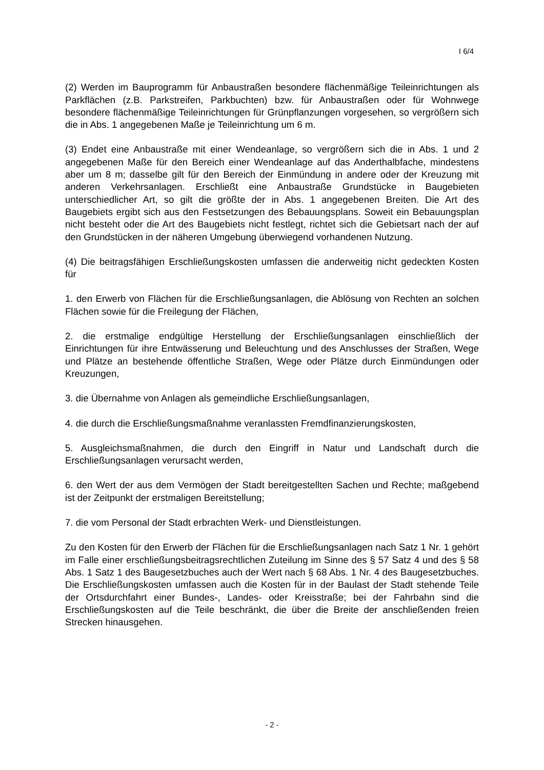I 6/4
(2) Werden im Bauprogramm für Anbaustraßen besondere flächenmäßige Teilein­richtungen als Parkflächen (z.B. Parkstreifen, Parkbuchten) bzw. für Anbaustraßen oder für Wohnwege besondere flächenmäßige Teileinrichtungen für Grünpflanzun­gen vorgesehen, so vergrößern sich die in Abs. 1 angegebenen Maße je Teileinrich­tung um 6 m.
(3) Endet eine Anbaustraße mit einer Wendeanlage, so vergrößern sich die in Abs. 1 und 2 angegebenen Maße für den Bereich einer Wendeanlage auf das Anderthalbfa­che, mindestens aber um 8 m; dasselbe gilt für den Bereich der Einmündung in an­dere oder der Kreuzung mit anderen Verkehrsanlagen. Erschließt eine Anbaustraße Grundstücke in Baugebieten unterschiedlicher Art, so gilt die größte der in Abs. 1 angegebenen Breiten. Die Art des Baugebiets ergibt sich aus den Festsetzungen des Bebauungsplans. Soweit ein Bebauungsplan nicht besteht oder die Art des Bauge­biets nicht festlegt, richtet sich die Gebietsart nach der auf den Grundstücken in der näheren Umgebung überwiegend vorhandenen Nutzung.
(4) Die beitragsfähigen Erschließungskosten umfassen die anderweitig nicht gedeck­ten Kosten für
1. den Erwerb von Flächen für die Erschließungsanlagen, die Ablösung von Rechten an solchen Flächen sowie für die Freilegung der Flächen,
2. die erstmalige endgültige Herstellung der Erschließungsanlagen einschließlich der Einrichtungen für ihre Entwässerung und Beleuchtung und des Anschlusses der Straßen, Wege und Plätze an bestehende öffentliche Straßen, Wege oder Plätze durch Einmündungen oder Kreuzungen,
3. die Übernahme von Anlagen als gemeindliche Erschließungsanlagen,
4. die durch die Erschließungsmaßnahme veranlassten Fremdfinanzierungskosten,
5. Ausgleichsmaßnahmen, die durch den Eingriff in Natur und Landschaft durch die Erschließungsanlagen verursacht werden,
6. den Wert der aus dem Vermögen der Stadt bereitgestellten Sachen und Rechte; maßgebend ist der Zeitpunkt der erstmaligen Bereitstellung;
7. die vom Personal der Stadt erbrachten Werk- und Dienstleistungen.
Zu den Kosten für den Erwerb der Flächen für die Erschließungsanlagen nach Satz 1 Nr. 1 gehört im Falle einer erschließungsbeitragsrechtlichen Zuteilung im Sinne des § 57 Satz 4 und des § 58 Abs. 1 Satz 1 des Baugesetzbuches auch der Wert nach § 68 Abs. 1 Nr. 4 des Baugesetzbuches. Die Erschließungskosten umfassen auch die Kosten für in der Baulast der Stadt stehende Teile der Ortsdurchfahrt einer Bundes-, Landes- oder Kreisstraße; bei der Fahrbahn sind die Erschließungskosten auf die Teile beschränkt, die über die Breite der anschließenden freien Strecken hinausge­hen.
- 2 -